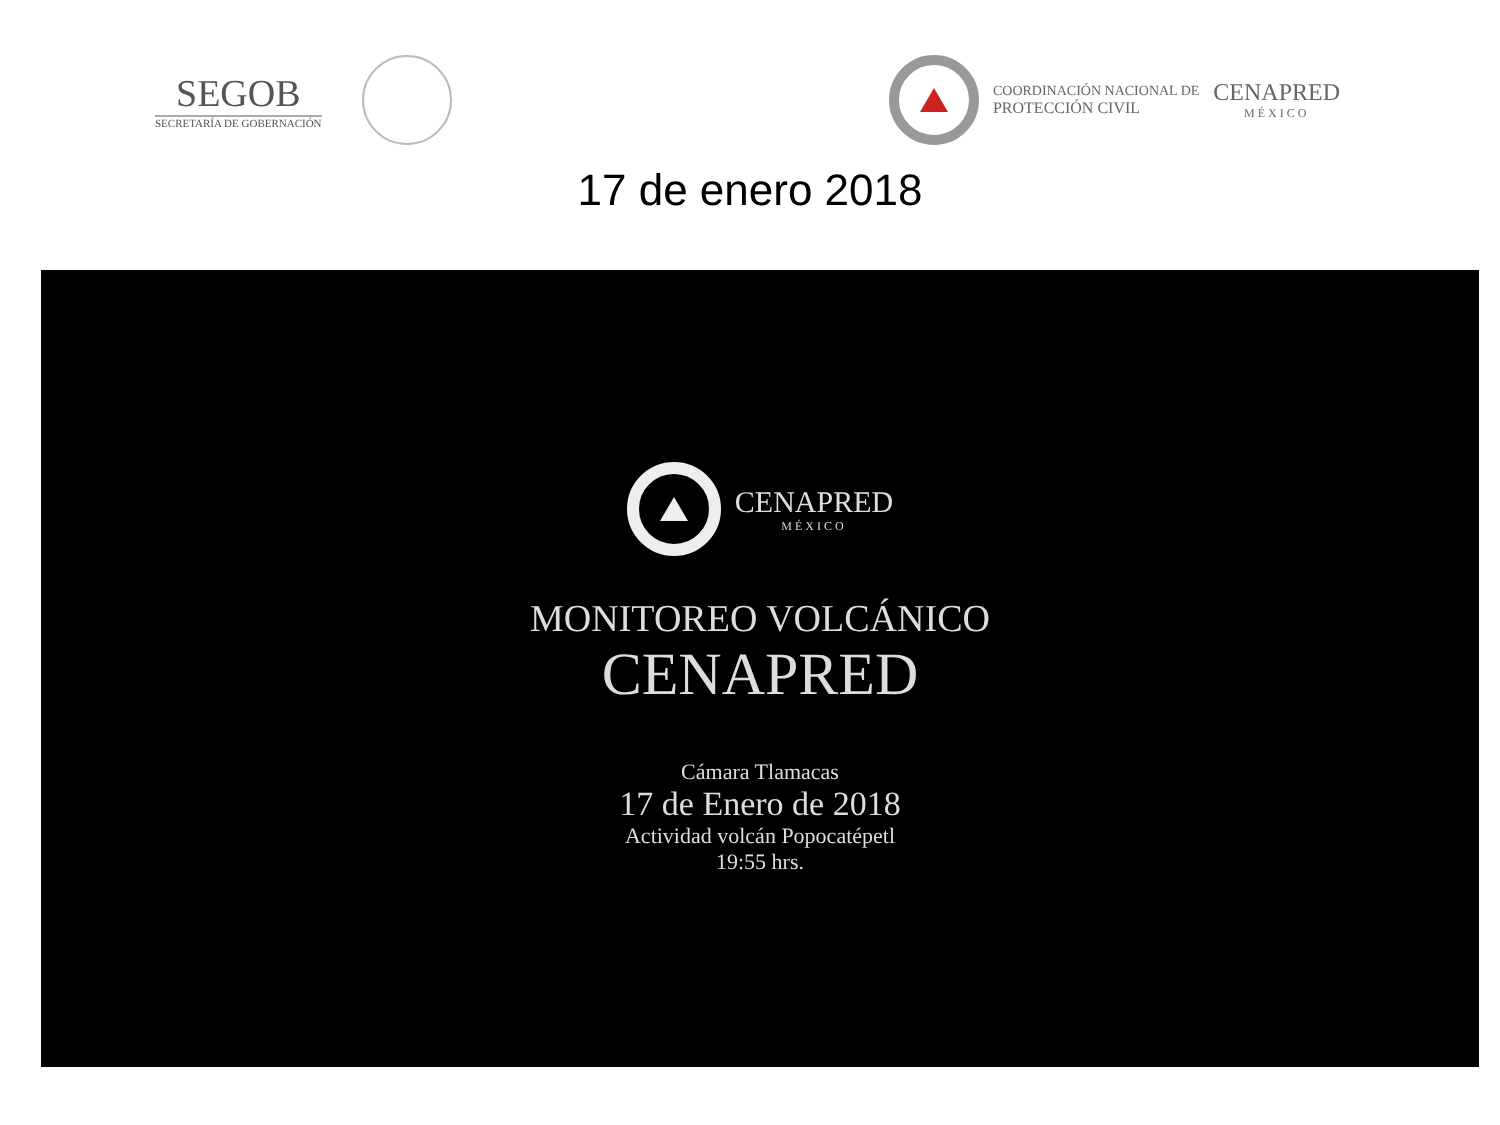SEGOB
SECRETARÍA DE GOBERNACIÓN
COORDINACIÓN NACIONAL DE
PROTECCIÓN CIVIL
CENAPRED
MÉXICO
17 de enero 2018
CENAPRED
MÉXICO
MONITOREO VOLCÁNICO
CENAPRED
Cámara Tlamacas
17 de Enero de 2018
Actividad volcán Popocatépetl
19:55 hrs.